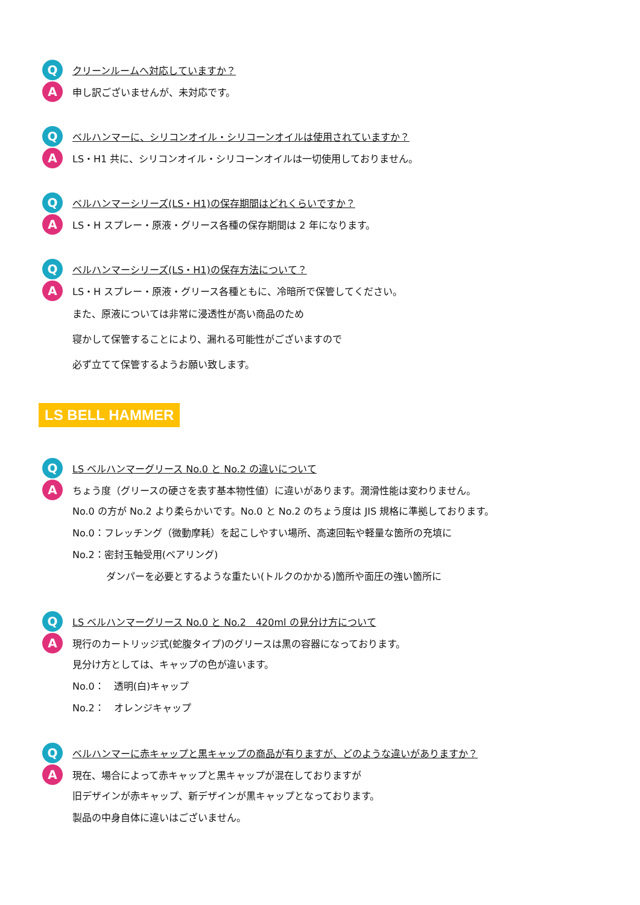Q
クリーンルームへ対応していますか？
A
申し訳ございませんが、未対応です。
Q
ベルハンマーに、シリコンオイル・シリコーンオイルは使用されていますか？
A
LS・H1 共に、シリコンオイル・シリコーンオイルは一切使用しておりません。
Q
ベルハンマーシリーズ(LS・H1)の保存期間はどれくらいですか？
A
LS・H スプレー・原液・グリース各種の保存期間は 2 年になります。
Q
ベルハンマーシリーズ(LS・H1)の保存方法について？
A
LS・H スプレー・原液・グリース各種ともに、冷暗所で保管してください。
また、原液については非常に浸透性が高い商品のため
寝かして保管することにより、漏れる可能性がございますので
必ず立てて保管するようお願い致します。
LS BELL HAMMER
Q
LS ベルハンマーグリース No.0 と No.2 の違いについて
A
ちょう度（グリースの硬さを表す基本物性値）に違いがあります。潤滑性能は変わりません。
No.0 の方が No.2 より柔らかいです。No.0 と No.2 のちょう度は JIS 規格に準拠しております。
No.0：フレッチング（微動摩耗）を起こしやすい場所、高速回転や軽量な箇所の充填に
No.2：密封玉軸受用(ベアリング)
ダンパーを必要とするような重たい(トルクのかかる)箇所や面圧の強い箇所に
Q
LS ベルハンマーグリース No.0 と No.2　420ml の見分け方について
A
現行のカートリッジ式(蛇腹タイプ)のグリースは黒の容器になっております。
見分け方としては、キャップの色が違います。
No.0：　透明(白)キャップ
No.2：　オレンジキャップ
Q
ベルハンマーに赤キャップと黒キャップの商品が有りますが、どのような違いがありますか？
A
現在、場合によって赤キャップと黒キャップが混在しておりますが
旧デザインが赤キャップ、新デザインが黒キャップとなっております。
製品の中身自体に違いはございません。